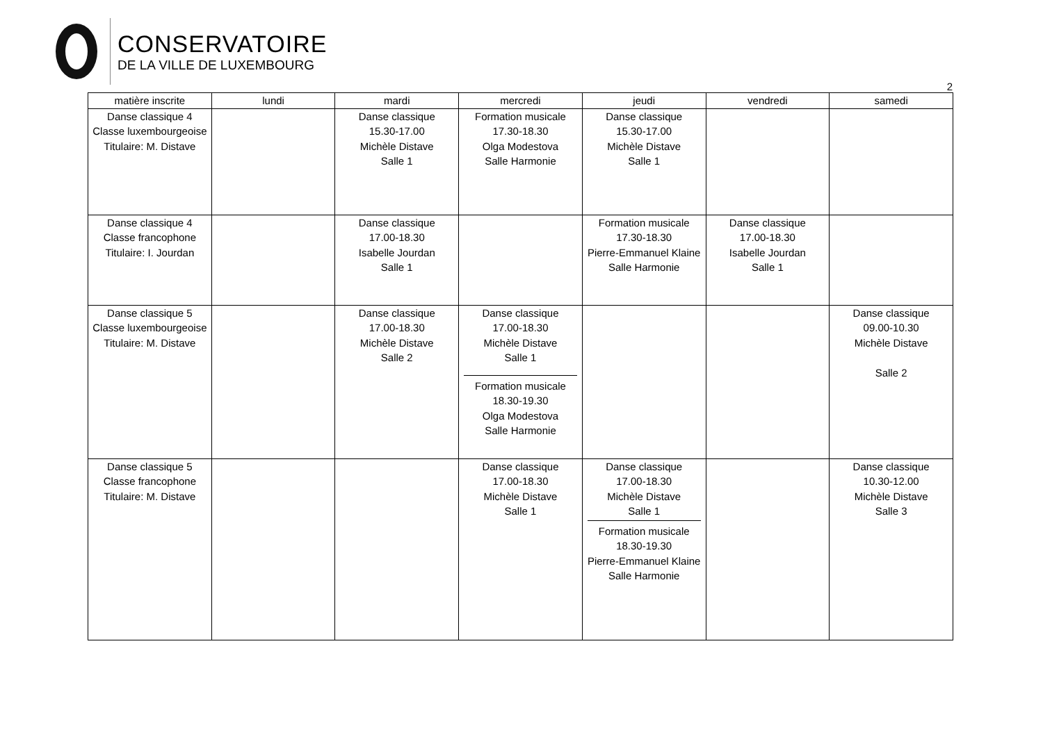CONSERVATOIRE
DE LA VILLE DE LUXEMBOURG
2
| matière inscrite | lundi | mardi | mercredi | jeudi | vendredi | samedi |
| --- | --- | --- | --- | --- | --- | --- |
| Danse classique 4 Classe luxembourgeoise Titulaire: M. Distave | | Danse classique 15.30-17.00 Michèle Distave Salle 1 | Formation musicale 17.30-18.30 Olga Modestova Salle Harmonie | Danse classique 15.30-17.00 Michèle Distave Salle 1 | | |
| Danse classique 4 Classe francophone Titulaire: I. Jourdan | | Danse classique 17.00-18.30 Isabelle Jourdan Salle 1 | | Formation musicale 17.30-18.30 Pierre-Emmanuel Klaine Salle Harmonie | Danse classique 17.00-18.30 Isabelle Jourdan Salle 1 | |
| Danse classique 5 Classe luxembourgeoise Titulaire: M. Distave | | Danse classique 17.00-18.30 Michèle Distave Salle 2 | Danse classique 17.00-18.30 Michèle Distave Salle 1 Formation musicale 18.30-19.30 Olga Modestova Salle Harmonie | | | Danse classique 09.00-10.30 Michèle Distave Salle 2 |
| Danse classique 5 Classe francophone Titulaire: M. Distave | | | Danse classique 17.00-18.30 Michèle Distave Salle 1 | Danse classique 17.00-18.30 Michèle Distave Salle 1 Formation musicale 18.30-19.30 Pierre-Emmanuel Klaine Salle Harmonie | | Danse classique 10.30-12.00 Michèle Distave Salle 3 |